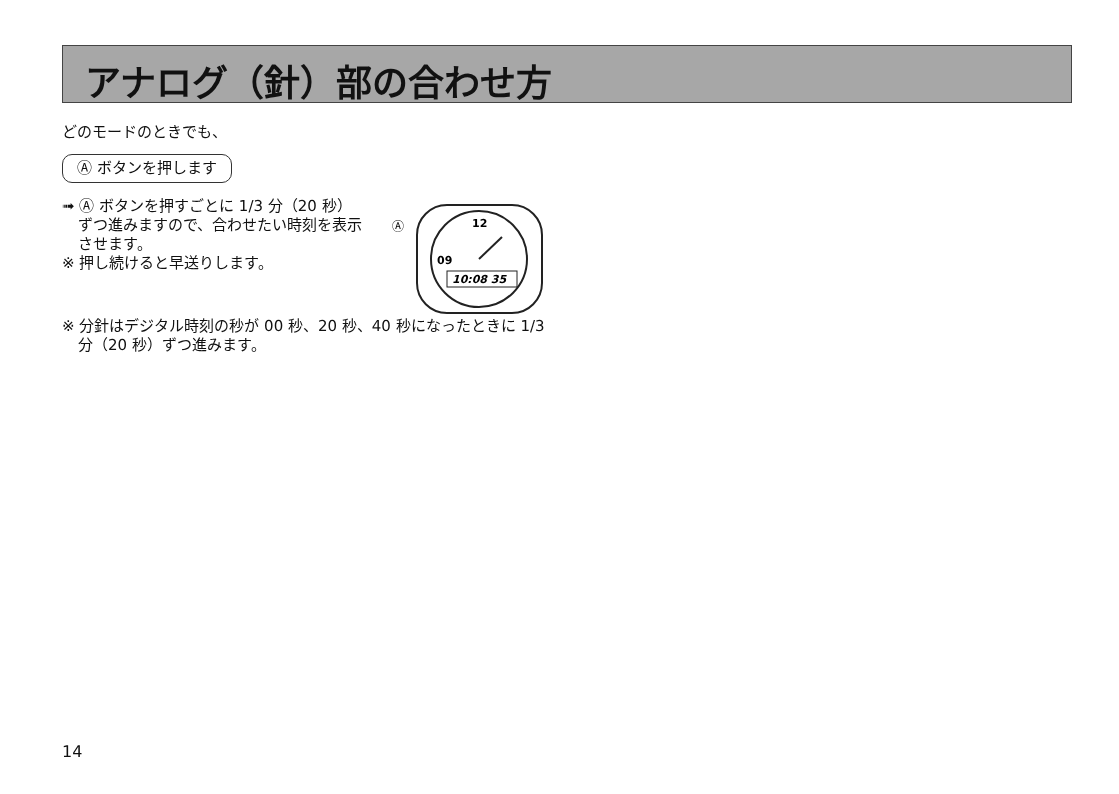アナログ（針）部の合わせ方
どのモードのときでも、
Ⓐ ボタンを押します
➟ Ⓐ ボタンを押すごとに 1/3 分（20 秒）ずつ進みますので、合わせたい時刻を表示させます。
※ 押し続けると早送りします。
Ⓐ
12
09
10:08 35
※ 分針はデジタル時刻の秒が 00 秒、20 秒、40 秒になったときに 1/3 分（20 秒）ずつ進みます。
14